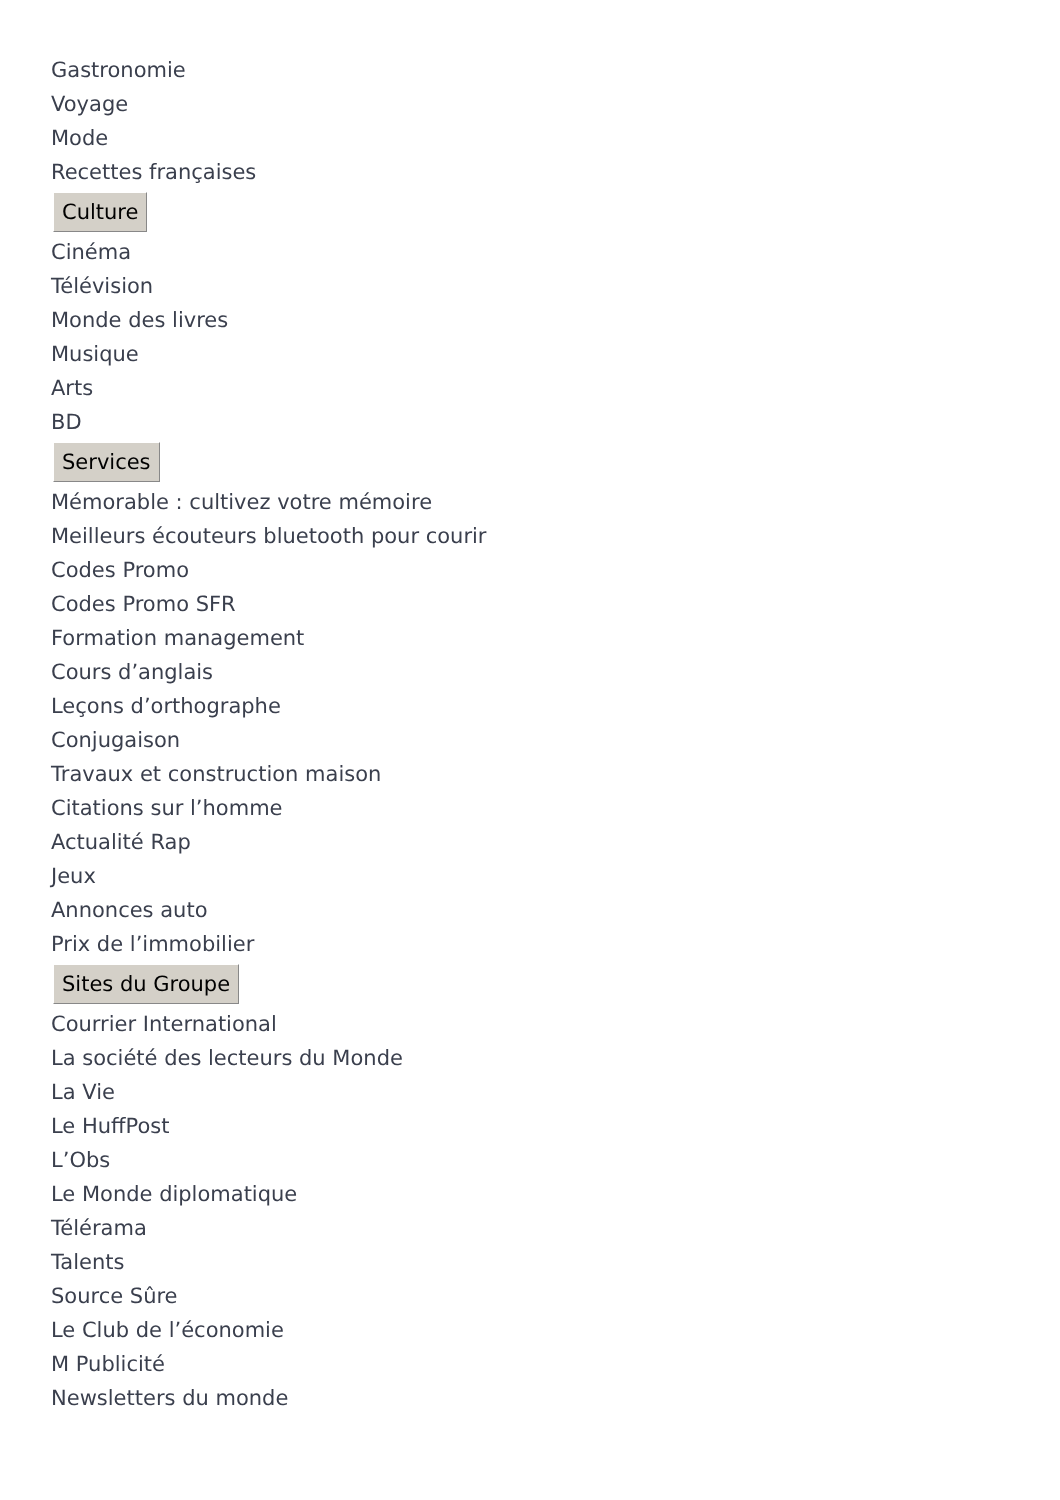Gastronomie
Voyage
Mode
Recettes françaises
Culture
Cinéma
Télévision
Monde des livres
Musique
Arts
BD
Services
Mémorable : cultivez votre mémoire
Meilleurs écouteurs bluetooth pour courir
Codes Promo
Codes Promo SFR
Formation management
Cours d’anglais
Leçons d’orthographe
Conjugaison
Travaux et construction maison
Citations sur l’homme
Actualité Rap
Jeux
Annonces auto
Prix de l’immobilier
Sites du Groupe
Courrier International
La société des lecteurs du Monde
La Vie
Le HuffPost
L’Obs
Le Monde diplomatique
Télérama
Talents
Source Sûre
Le Club de l’économie
M Publicité
Newsletters du monde